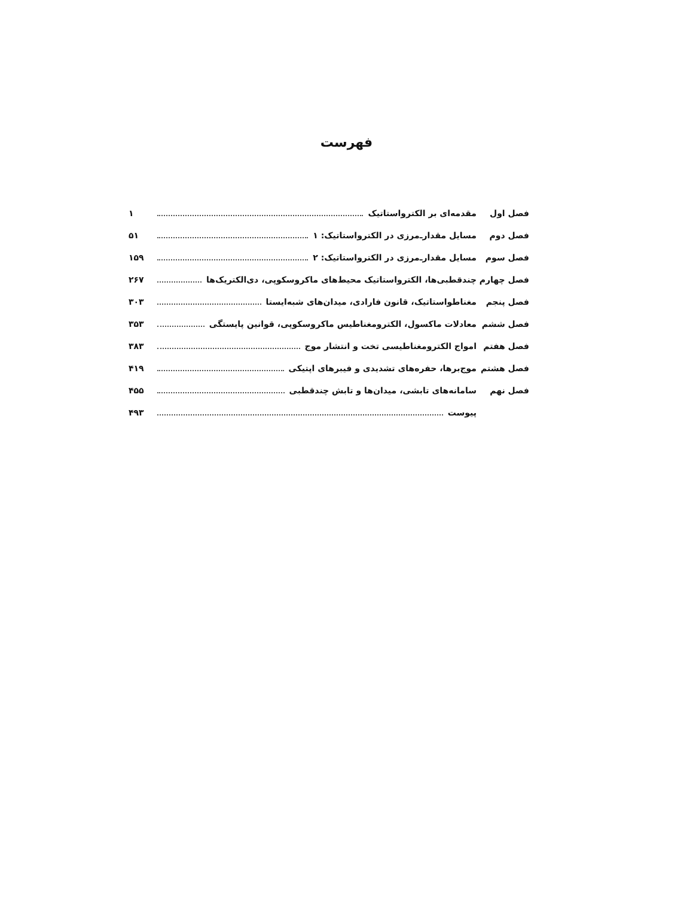فهرست
فصل اول مقدمه‌ای بر الکترواستاتیک ۱
فصل دوم مسایل مقدار‌ـ‌مرزی در الکترواستاتیک: ۱ ۵۱
فصل سوم مسایل مقدار‌ـ‌مرزی در الکترواستاتیک: ۲ ۱۵۹
فصل چهارم چندقطبی‌ها، الکترواستاتیک محیط‌های ماکروسکوپی، دی‌الکتریک‌ها ۲۶۷
فصل پنجم مغناطواستاتیک، قانون فارادی، میدان‌های شبه‌ایستا ۳۰۳
فصل ششم معادلات ماکسول، الکترومغناطیس ماکروسکوپی، قوانین پایستگی ۳۵۳
فصل هفتم امواج الکترومغناطیسی تخت و انتشار موج ۳۸۳
فصل هشتم موج‌برها، حفره‌های تشدیدی و فیبرهای اپتیکی ۴۱۹
فصل نهم سامانه‌های تابشی، میدان‌ها و تابش چندقطبی ۴۵۵
پیوست ۴۹۳